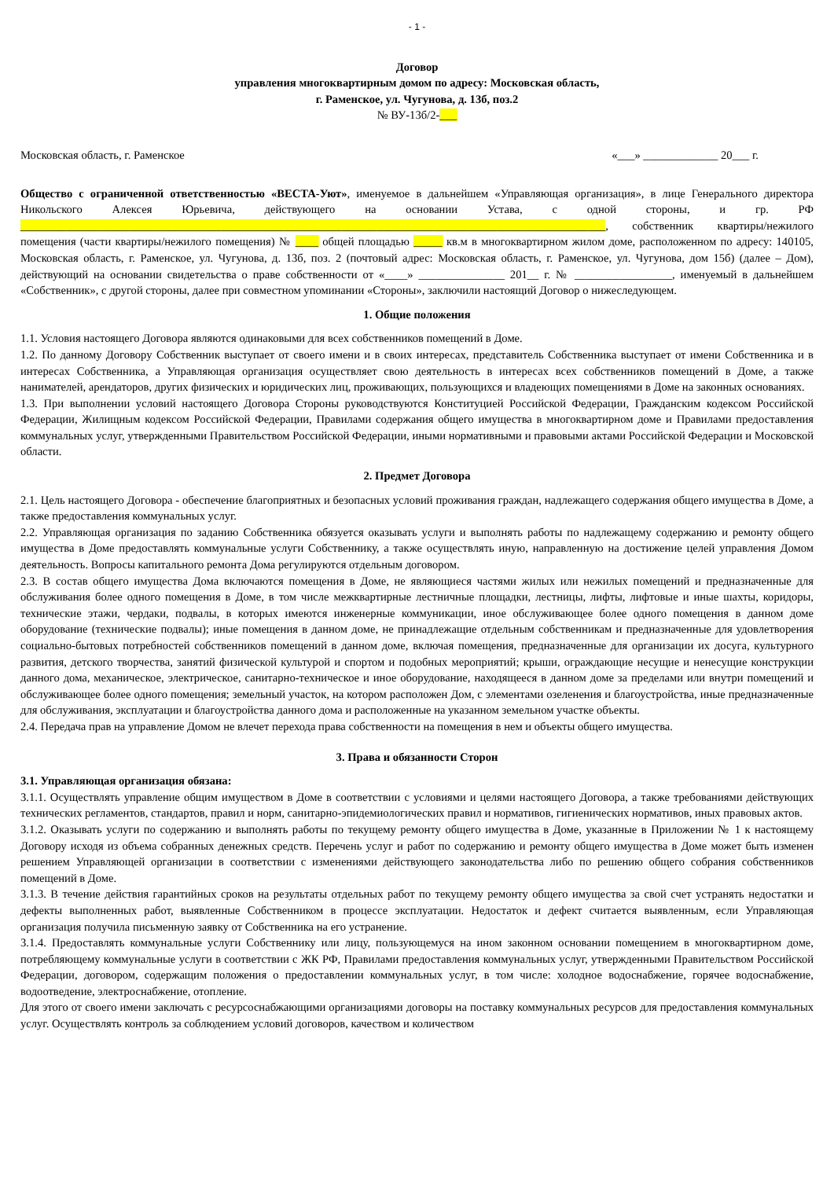- 1 -
Договор
управления многоквартирным домом по адресу: Московская область,
г. Раменское, ул. Чугунова, д. 13б, поз.2
№ ВУ-13б/2-___
Московская область, г. Раменское «___» _____________ 20___ г.
Общество с ограниченной ответственностью «ВЕСТА-Уют», именуемое в дальнейшем «Управляющая организация», в лице Генерального директора Никольского Алексея Юрьевича, действующего на основании Устава, с одной стороны, и гр. РФ ______________________________________________________________________________________________________, собственник квартиры/нежилого помещения (части квартиры/нежилого помещения) № ____ общей площадью _____ кв.м в многоквартирном жилом доме, расположенном по адресу: 140105, Московская область, г. Раменское, ул. Чугунова, д. 13б, поз. 2 (почтовый адрес: Московская область, г. Раменское, ул. Чугунова, дом 15б) (далее – Дом), действующий на основании свидетельства о праве собственности от «____» _______________ 201__ г. № _________________, именуемый в дальнейшем «Собственник», с другой стороны, далее при совместном упоминании «Стороны», заключили настоящий Договор о нижеследующем.
1. Общие положения
1.1. Условия настоящего Договора являются одинаковыми для всех собственников помещений в Доме.
1.2. По данному Договору Собственник выступает от своего имени и в своих интересах, представитель Собственника выступает от имени Собственника и в интересах Собственника, а Управляющая организация осуществляет свою деятельность в интересах всех собственников помещений в Доме, а также нанимателей, арендаторов, других физических и юридических лиц, проживающих, пользующихся и владеющих помещениями в Доме на законных основаниях.
1.3. При выполнении условий настоящего Договора Стороны руководствуются Конституцией Российской Федерации, Гражданским кодексом Российской Федерации, Жилищным кодексом Российской Федерации, Правилами содержания общего имущества в многоквартирном доме и Правилами предоставления коммунальных услуг, утвержденными Правительством Российской Федерации, иными нормативными и правовыми актами Российской Федерации и Московской области.
2. Предмет Договора
2.1. Цель настоящего Договора - обеспечение благоприятных и безопасных условий проживания граждан, надлежащего содержания общего имущества в Доме, а также предоставления коммунальных услуг.
2.2. Управляющая организация по заданию Собственника обязуется оказывать услуги и выполнять работы по надлежащему содержанию и ремонту общего имущества в Доме предоставлять коммунальные услуги Собственнику, а также осуществлять иную, направленную на достижение целей управления Домом деятельность. Вопросы капитального ремонта Дома регулируются отдельным договором.
2.3. В состав общего имущества Дома включаются помещения в Доме, не являющиеся частями жилых или нежилых помещений и предназначенные для обслуживания более одного помещения в Доме, в том числе межквартирные лестничные площадки, лестницы, лифты, лифтовые и иные шахты, коридоры, технические этажи, чердаки, подвалы, в которых имеются инженерные коммуникации, иное обслуживающее более одного помещения в данном доме оборудование (технические подвалы); иные помещения в данном доме, не принадлежащие отдельным собственникам и предназначенные для удовлетворения социально-бытовых потребностей собственников помещений в данном доме, включая помещения, предназначенные для организации их досуга, культурного развития, детского творчества, занятий физической культурой и спортом и подобных мероприятий; крыши, ограждающие несущие и ненесущие конструкции данного дома, механическое, электрическое, санитарно-техническое и иное оборудование, находящееся в данном доме за пределами или внутри помещений и обслуживающее более одного помещения; земельный участок, на котором расположен Дом, с элементами озеленения и благоустройства, иные предназначенные для обслуживания, эксплуатации и благоустройства данного дома и расположенные на указанном земельном участке объекты.
2.4. Передача прав на управление Домом не влечет перехода права собственности на помещения в нем и объекты общего имущества.
3. Права и обязанности Сторон
3.1. Управляющая организация обязана:
3.1.1. Осуществлять управление общим имуществом в Доме в соответствии с условиями и целями настоящего Договора, а также требованиями действующих технических регламентов, стандартов, правил и норм, санитарно-эпидемиологических правил и нормативов, гигиенических нормативов, иных правовых актов.
3.1.2. Оказывать услуги по содержанию и выполнять работы по текущему ремонту общего имущества в Доме, указанные в Приложении № 1 к настоящему Договору исходя из объема собранных денежных средств. Перечень услуг и работ по содержанию и ремонту общего имущества в Доме может быть изменен решением Управляющей организации в соответствии с изменениями действующего законодательства либо по решению общего собрания собственников помещений в Доме.
3.1.3. В течение действия гарантийных сроков на результаты отдельных работ по текущему ремонту общего имущества за свой счет устранять недостатки и дефекты выполненных работ, выявленные Собственником в процессе эксплуатации. Недостаток и дефект считается выявленным, если Управляющая организация получила письменную заявку от Собственника на его устранение.
3.1.4. Предоставлять коммунальные услуги Собственнику или лицу, пользующемуся на ином законном основании помещением в многоквартирном доме, потребляющему коммунальные услуги в соответствии с ЖК РФ, Правилами предоставления коммунальных услуг, утвержденными Правительством Российской Федерации, договором, содержащим положения о предоставлении коммунальных услуг, в том числе: холодное водоснабжение, горячее водоснабжение, водоотведение, электроснабжение, отопление.
Для этого от своего имени заключать с ресурсоснабжающими организациями договоры на поставку коммунальных ресурсов для предоставления коммунальных услуг. Осуществлять контроль за соблюдением условий договоров, качеством и количеством